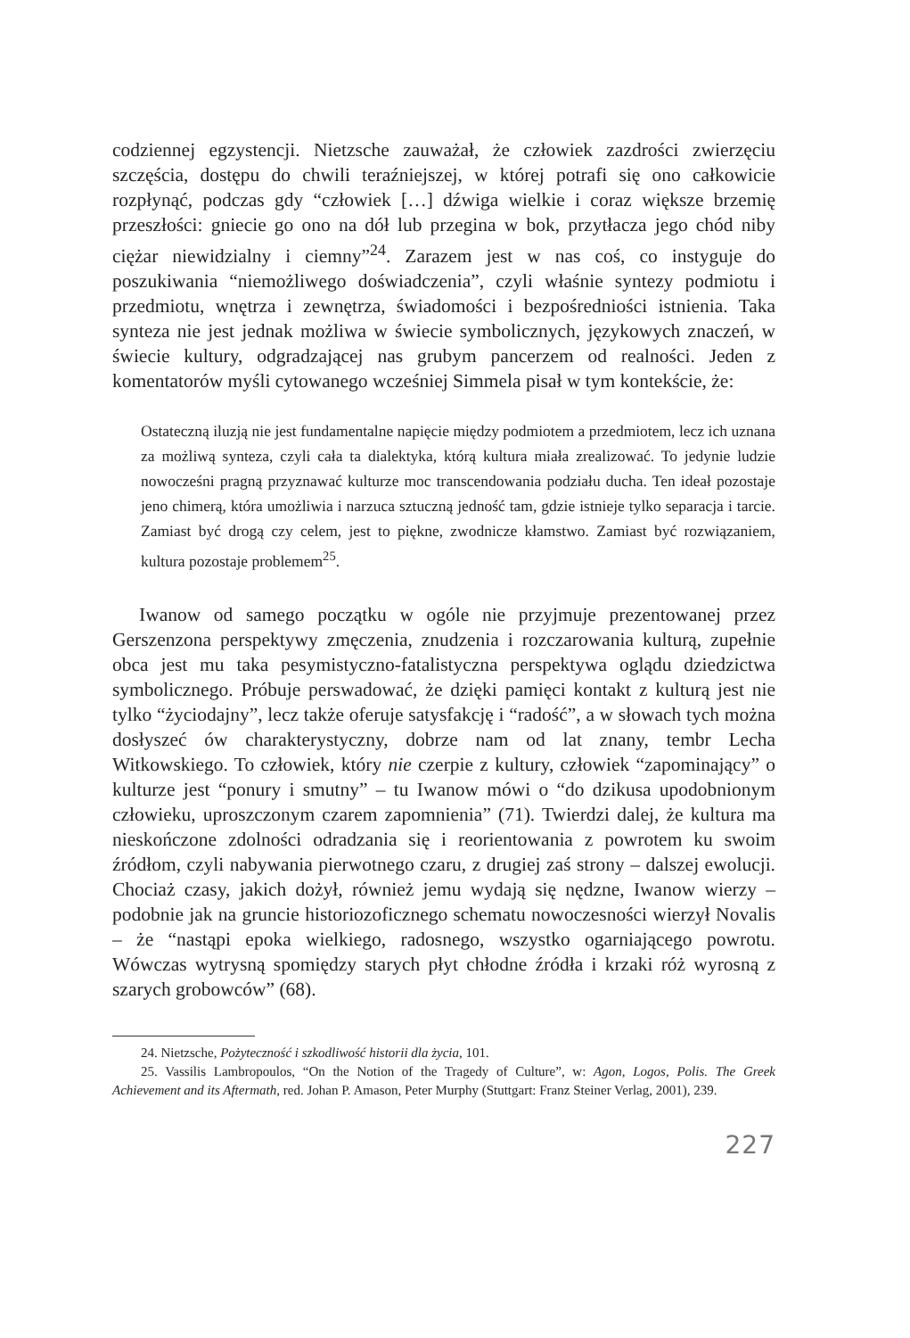codziennej egzystencji. Nietzsche zauważał, że człowiek zazdrości zwierzęciu szczęścia, dostępu do chwili teraźniejszej, w której potrafi się ono całkowicie rozpłynąć, podczas gdy “człowiek […] dźwiga wielkie i coraz większe brzemię przeszłości: gniecie go ono na dół lub przegina w bok, przytłacza jego chód niby ciężar niewidzialny i ciemny”<sup>24</sup>. Zarazem jest w nas coś, co instyguje do poszukiwania “niemożliwego doświadczenia”, czyli właśnie syntezy podmiotu i przedmiotu, wnętrza i zewnętrza, świadomości i bezpośredniości istnienia. Taka synteza nie jest jednak możliwa w świecie symbolicznych, językowych znaczeń, w świecie kultury, odgradzającej nas grubym pancerzem od realności. Jeden z komentatorów myśli cytowanego wcześniej Simmela pisał w tym kontekście, że:
Ostateczną iluzją nie jest fundamentalne napięcie między podmiotem a przedmiotem, lecz ich uznana za możliwą synteza, czyli cała ta dialektyka, którą kultura miała zrealizować. To jedynie ludzie nowocześni pragną przyznawać kulturze moc transcendowania podziału ducha. Ten ideał pozostaje jeno chimerą, która umożliwia i narzuca sztuczną jedność tam, gdzie istnieje tylko separacja i tarcie. Zamiast być drogą czy celem, jest to piękne, zwodnicze kłamstwo. Zamiast być rozwiązaniem, kultura pozostaje problemem<sup>25</sup>.
Iwanow od samego początku w ogóle nie przyjmuje prezentowanej przez Gerszenzona perspektywy zmęczenia, znudzenia i rozczarowania kulturą, zupełnie obca jest mu taka pesymistyczno-fatalistyczna perspektywa oglądu dziedzictwa symbolicznego. Próbuje perswadować, że dzięki pamięci kontakt z kulturą jest nie tylko “życiodajny”, lecz także oferuje satysfakcję i “radość”, a w słowach tych można dosłyszeć ów charakterystyczny, dobrze nam od lat znany, tembr Lecha Witkowskiego. To człowiek, który nie czerpie z kultury, człowiek “zapominający” o kulturze jest “ponury i smutny” – tu Iwanow mówi o “do dzikusa upodobnionym człowieku, uproszczonym czarem zapomnienia” (71). Twierdzi dalej, że kultura ma nieskończone zdolności odradzania się i reorientowania z powrotem ku swoim źródłom, czyli nabywania pierwotnego czaru, z drugiej zaś strony – dalszej ewolucji. Chociaż czasy, jakich dożył, również jemu wydają się nędzne, Iwanow wierzy – podobnie jak na gruncie historiozoficznego schematu nowoczesności wierzył Novalis – że “nastąpi epoka wielkiego, radosnego, wszystko ogarniającego powrotu. Wówczas wytrysną spomiędzy starych płyt chłodne źródła i krzaki róż wyrosną z szarych grobowców” (68).
24. Nietzsche, Pożyteczność i szkodliwość historii dla życia, 101.
25. Vassilis Lambropoulos, “On the Notion of the Tragedy of Culture”, w: Agon, Logos, Polis. The Greek Achievement and its Aftermath, red. Johan P. Amason, Peter Murphy (Stuttgart: Franz Steiner Verlag, 2001), 239.
227